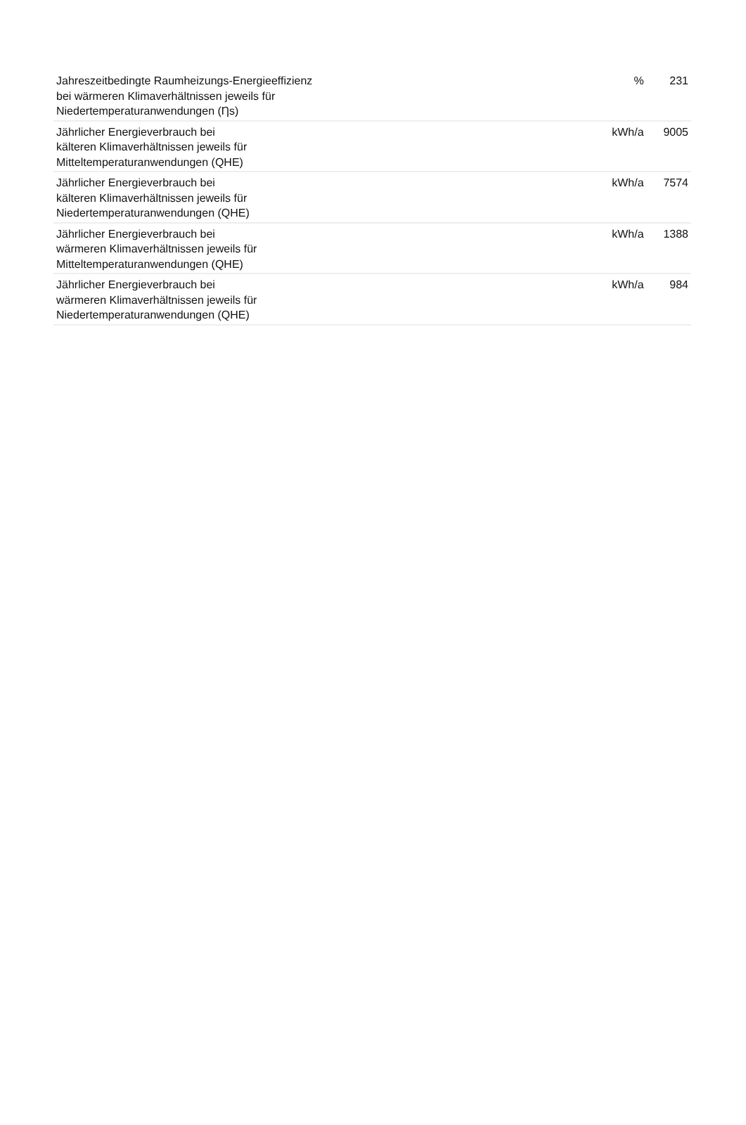| Jahreszeitbedingte Raumheizungs-Energieeffizienz bei wärmeren Klimaverhältnissen jeweils für Niedertemperaturanwendungen (Ƞs) | % | 231 |
| Jährlicher Energieverbrauch bei kälteren Klimaverhältnissen jeweils für Mitteltemperaturanwendungen (QHE) | kWh/a | 9005 |
| Jährlicher Energieverbrauch bei kälteren Klimaverhältnissen jeweils für Niedertemperaturanwendungen (QHE) | kWh/a | 7574 |
| Jährlicher Energieverbrauch bei wärmeren Klimaverhältnissen jeweils für Mitteltemperaturanwendungen (QHE) | kWh/a | 1388 |
| Jährlicher Energieverbrauch bei wärmeren Klimaverhältnissen jeweils für Niedertemperaturanwendungen (QHE) | kWh/a | 984 |